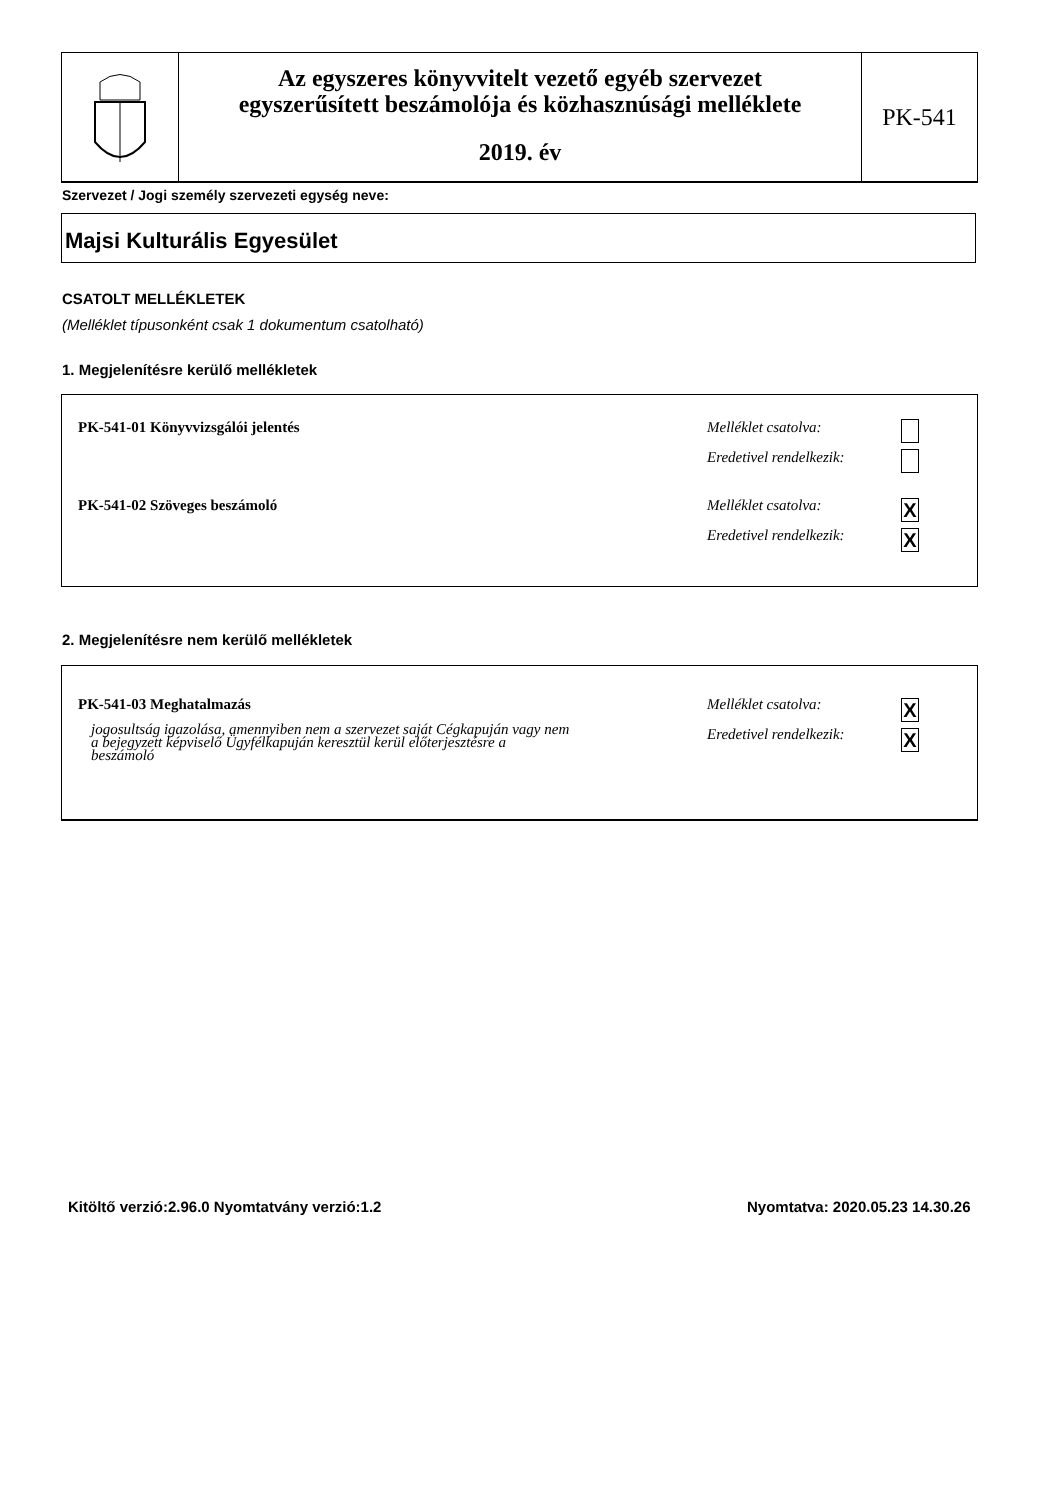Az egyszeres könyvvitelt vezető egyéb szervezet
egyszerűsített beszámolója és közhasznúsági melléklete
2019. év
PK-541
Szervezet / Jogi személy szervezeti egység neve:
Majsi Kulturális Egyesület
CSATOLT MELLÉKLETEK
(Melléklet típusonként csak 1 dokumentum csatolható)
1. Megjelenítésre kerülő mellékletek
PK-541-01 Könyvvizsgálói jelentés
Melléklet csatolva:
Eredetivel rendelkezik:
PK-541-02 Szöveges beszámoló Melléklet csatolva: X
Eredetivel rendelkezik: X
2. Megjelenítésre nem kerülő mellékletek
PK-541-03 Meghatalmazás
jogosultság igazolása, amennyiben nem a szervezet saját Cégkapuján vagy nem a bejegyzett képviselő Ügyfélkapuján keresztül kerül előterjesztésre a beszámoló
Melléklet csatolva: X
Eredetivel rendelkezik: X
Kitöltő verzió:2.96.0 Nyomtatvány verzió:1.2
Nyomtatva: 2020.05.23 14.30.26